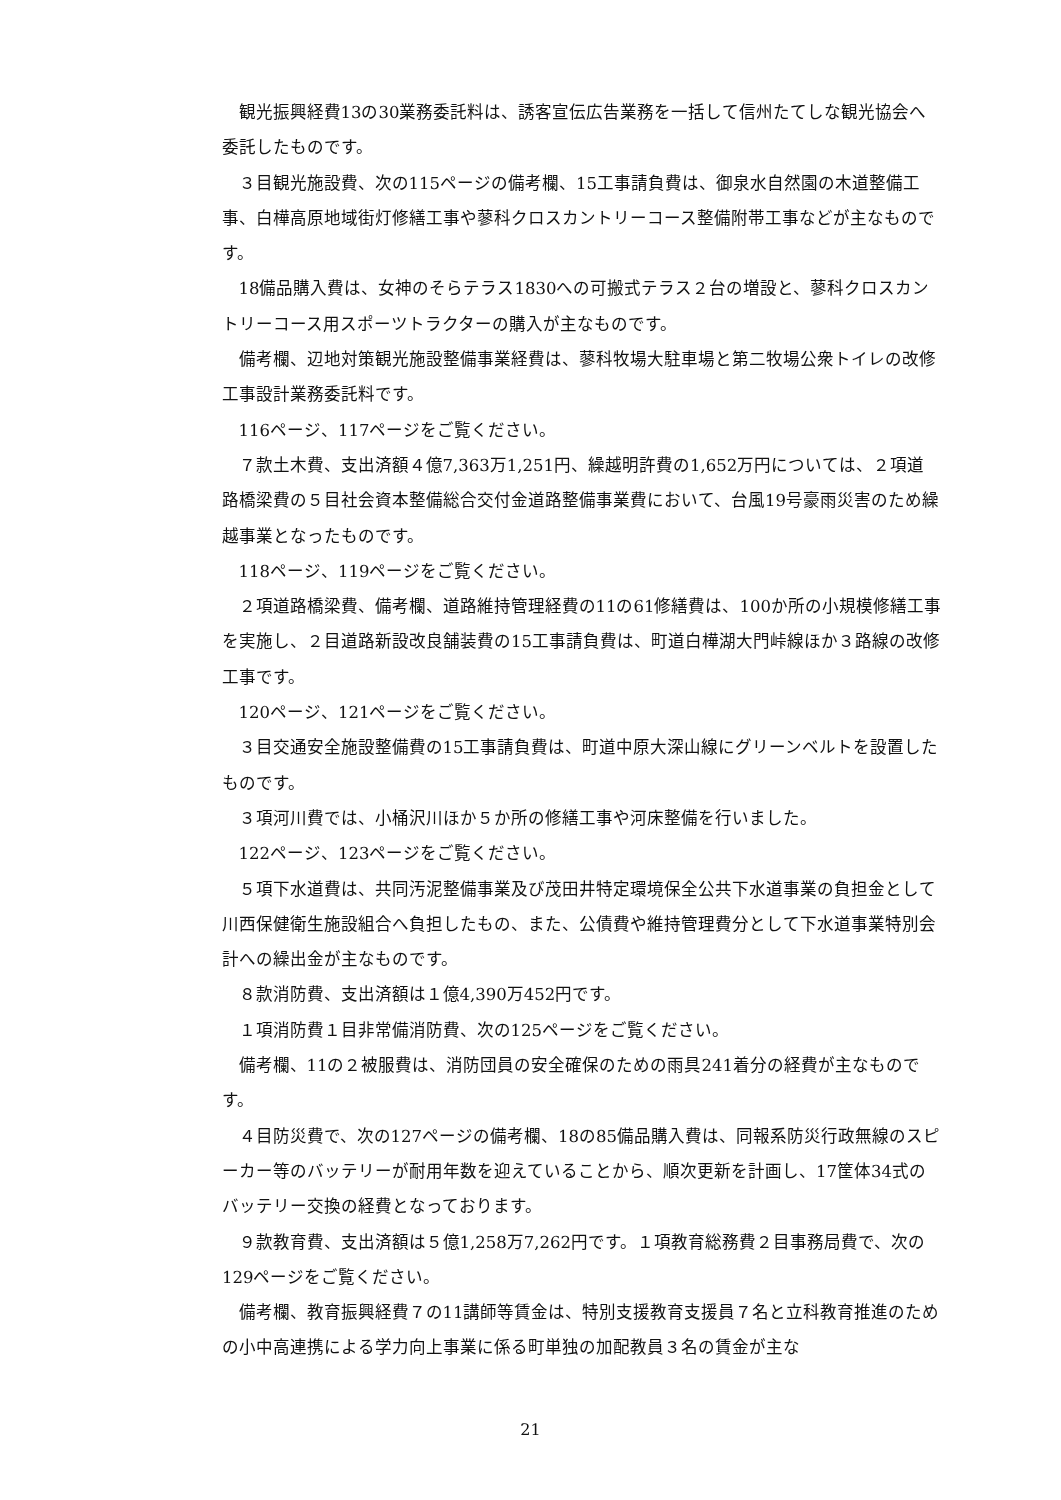観光振興経費13の30業務委託料は、誘客宣伝広告業務を一括して信州たてしな観光協会へ委託したものです。
３目観光施設費、次の115ページの備考欄、15工事請負費は、御泉水自然園の木道整備工事、白樺高原地域街灯修繕工事や蓼科クロスカントリーコース整備附帯工事などが主なものです。
18備品購入費は、女神のそらテラス1830への可搬式テラス２台の増設と、蓼科クロスカントリーコース用スポーツトラクターの購入が主なものです。
備考欄、辺地対策観光施設整備事業経費は、蓼科牧場大駐車場と第二牧場公衆トイレの改修工事設計業務委託料です。
116ページ、117ページをご覧ください。
７款土木費、支出済額４億7,363万1,251円、繰越明許費の1,652万円については、２項道路橋梁費の５目社会資本整備総合交付金道路整備事業費において、台風19号豪雨災害のため繰越事業となったものです。
118ページ、119ページをご覧ください。
２項道路橋梁費、備考欄、道路維持管理経費の11の61修繕費は、100か所の小規模修繕工事を実施し、２目道路新設改良舗装費の15工事請負費は、町道白樺湖大門峠線ほか３路線の改修工事です。
120ページ、121ページをご覧ください。
３目交通安全施設整備費の15工事請負費は、町道中原大深山線にグリーンベルトを設置したものです。
３項河川費では、小桶沢川ほか５か所の修繕工事や河床整備を行いました。
122ページ、123ページをご覧ください。
５項下水道費は、共同汚泥整備事業及び茂田井特定環境保全公共下水道事業の負担金として川西保健衛生施設組合へ負担したもの、また、公債費や維持管理費分として下水道事業特別会計への繰出金が主なものです。
８款消防費、支出済額は１億4,390万452円です。
１項消防費１目非常備消防費、次の125ページをご覧ください。
備考欄、11の２被服費は、消防団員の安全確保のための雨具241着分の経費が主なものです。
４目防災費で、次の127ページの備考欄、18の85備品購入費は、同報系防災行政無線のスピーカー等のバッテリーが耐用年数を迎えていることから、順次更新を計画し、17筐体34式のバッテリー交換の経費となっております。
９款教育費、支出済額は５億1,258万7,262円です。１項教育総務費２目事務局費で、次の129ページをご覧ください。
備考欄、教育振興経費７の11講師等賃金は、特別支援教育支援員７名と立科教育推進のための小中高連携による学力向上事業に係る町単独の加配教員３名の賃金が主な
21